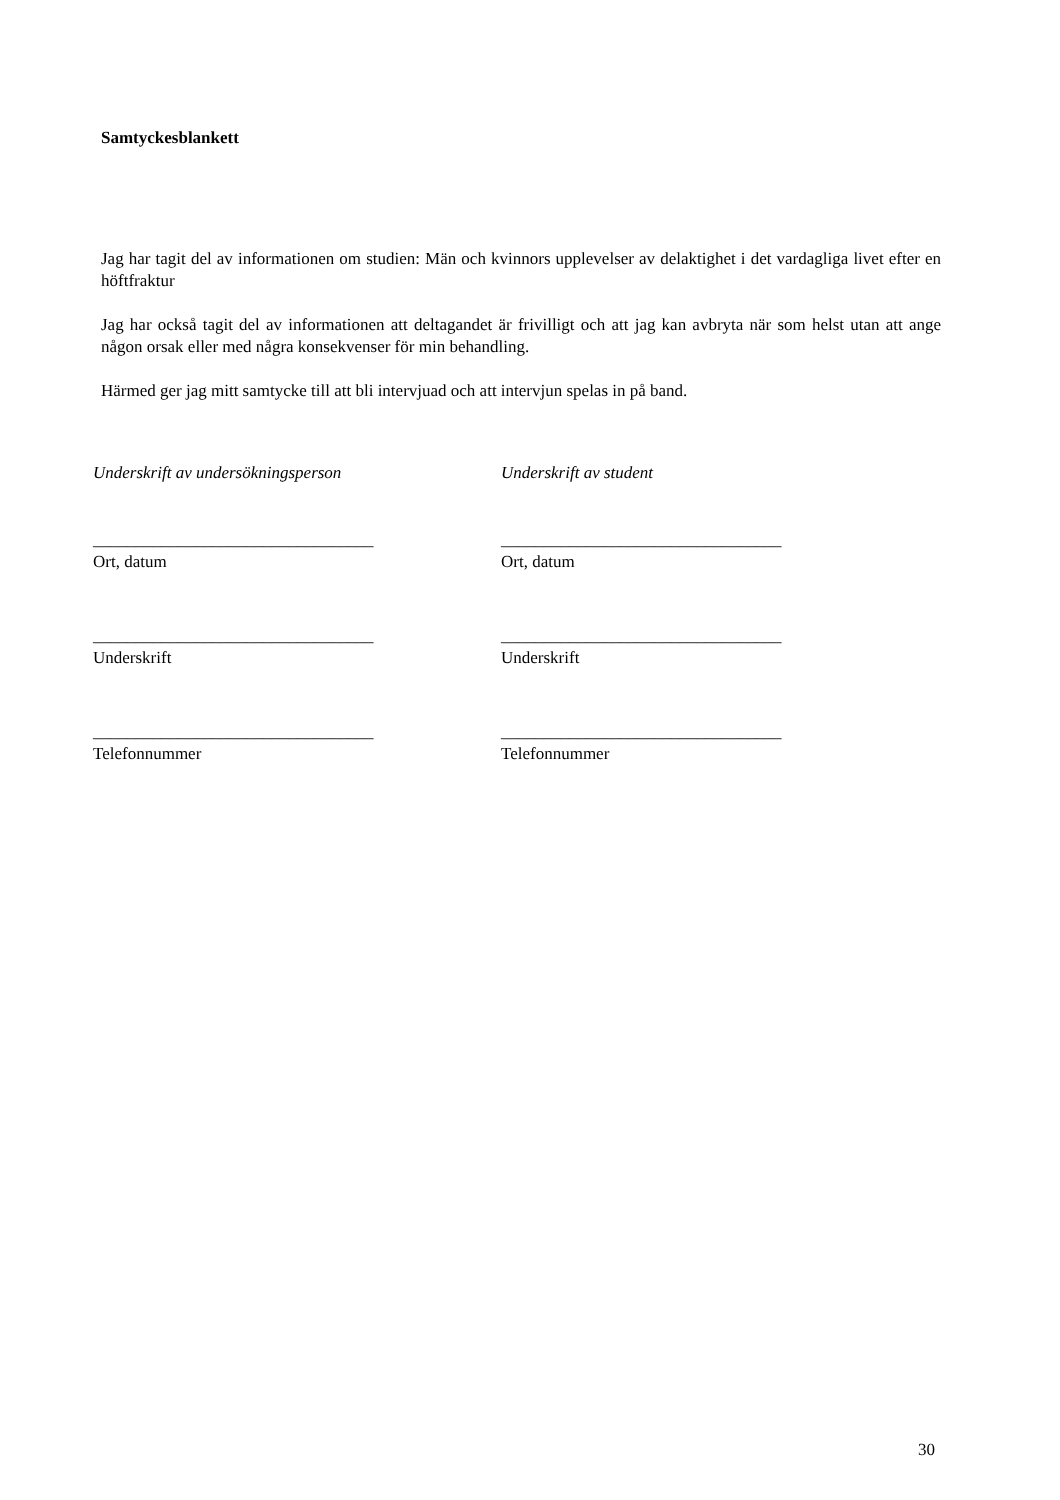Samtyckesblankett
Jag har tagit del av informationen om studien: Män och kvinnors upplevelser av delaktighet i det vardagliga livet efter en höftfraktur
Jag har också tagit del av informationen att deltagandet är frivilligt och att jag kan avbryta när som helst utan att ange någon orsak eller med några konsekvenser för min behandling.
Härmed ger jag mitt samtycke till att bli intervjuad och att intervjun spelas in på band.
Underskrift av undersökningsperson
_________________________________
Ort, datum
_________________________________
Underskrift
_________________________________
Telefonnummer
Underskrift av student
_________________________________
Ort, datum
_________________________________
Underskrift
_________________________________
Telefonnummer
30